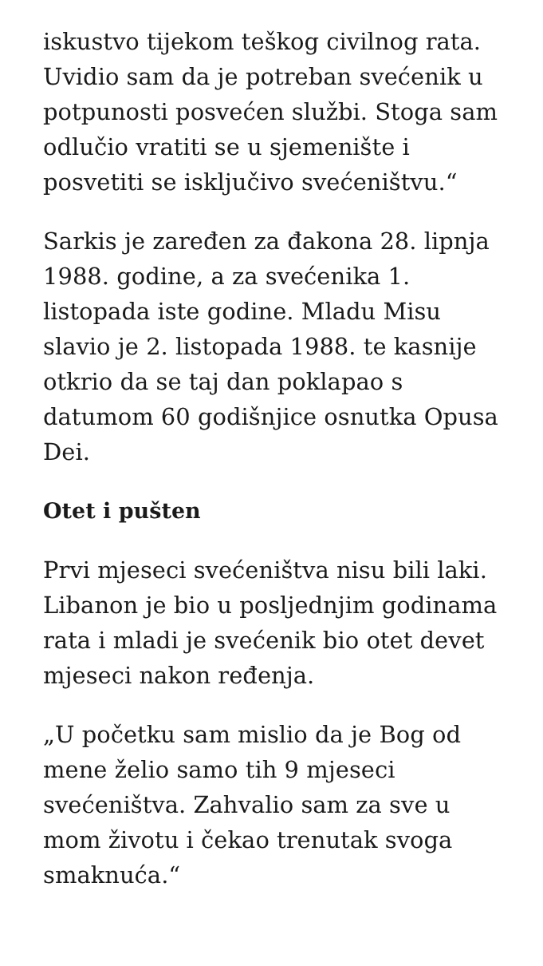iskustvo tijekom teškog civilnog rata. Uvidio sam da je potreban svećenik u potpunosti posvećen službi. Stoga sam odlučio vratiti se u sjemenište i posvetiti se isključivo svećeništvu.“
Sarkis je zaređen za đakona 28. lipnja 1988. godine, a za svećenika 1. listopada iste godine. Mladu Misu slavio je 2. listopada 1988. te kasnije otkrio da se taj dan poklapao s datumom 60 godišnjice osnutka Opusa Dei.
Otet i pušten
Prvi mjeseci svećeništva nisu bili laki. Libanon je bio u posljednjim godinama rata i mladi je svećenik bio otet devet mjeseci nakon ređenja.
„U početku sam mislio da je Bog od mene želio samo tih 9 mjeseci svećeništva. Zahvalio sam za sve u mom životu i čekao trenutak svoga smaknuća.“